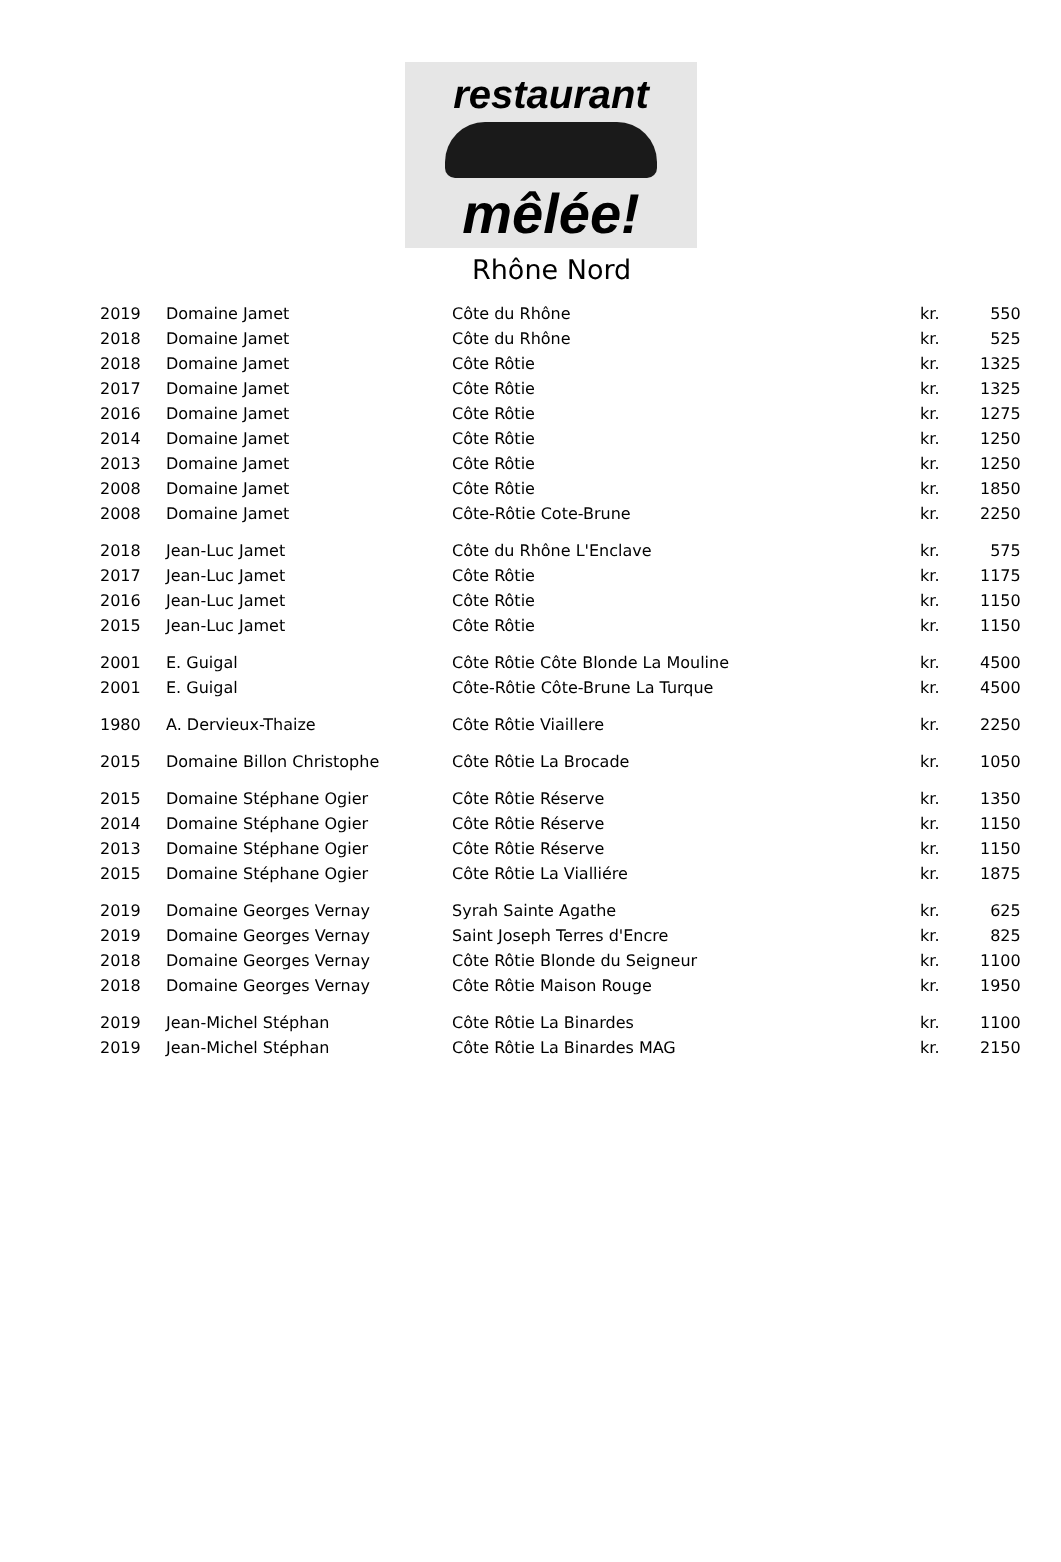restaurant
mêlée!
Rhône Nord
| 2019 | Domaine Jamet | Côte du Rhône | kr. | 550 |
| 2018 | Domaine Jamet | Côte du Rhône | kr. | 525 |
| 2018 | Domaine Jamet | Côte Rôtie | kr. | 1325 |
| 2017 | Domaine Jamet | Côte Rôtie | kr. | 1325 |
| 2016 | Domaine Jamet | Côte Rôtie | kr. | 1275 |
| 2014 | Domaine Jamet | Côte Rôtie | kr. | 1250 |
| 2013 | Domaine Jamet | Côte Rôtie | kr. | 1250 |
| 2008 | Domaine Jamet | Côte Rôtie | kr. | 1850 |
| 2008 | Domaine Jamet | Côte-Rôtie Cote-Brune | kr. | 2250 |
| 2018 | Jean-Luc Jamet | Côte du Rhône L'Enclave | kr. | 575 |
| 2017 | Jean-Luc Jamet | Côte Rôtie | kr. | 1175 |
| 2016 | Jean-Luc Jamet | Côte Rôtie | kr. | 1150 |
| 2015 | Jean-Luc Jamet | Côte Rôtie | kr. | 1150 |
| 2001 | E. Guigal | Côte Rôtie Côte Blonde La Mouline | kr. | 4500 |
| 2001 | E. Guigal | Côte-Rôtie Côte-Brune La Turque | kr. | 4500 |
| 1980 | A. Dervieux-Thaize | Côte Rôtie Viaillere | kr. | 2250 |
| 2015 | Domaine Billon Christophe | Côte Rôtie La Brocade | kr. | 1050 |
| 2015 | Domaine Stéphane Ogier | Côte Rôtie Réserve | kr. | 1350 |
| 2014 | Domaine Stéphane Ogier | Côte Rôtie Réserve | kr. | 1150 |
| 2013 | Domaine Stéphane Ogier | Côte Rôtie Réserve | kr. | 1150 |
| 2015 | Domaine Stéphane Ogier | Côte Rôtie La Vialliére | kr. | 1875 |
| 2019 | Domaine Georges Vernay | Syrah Sainte Agathe | kr. | 625 |
| 2019 | Domaine Georges Vernay | Saint Joseph Terres d'Encre | kr. | 825 |
| 2018 | Domaine Georges Vernay | Côte Rôtie Blonde du Seigneur | kr. | 1100 |
| 2018 | Domaine Georges Vernay | Côte Rôtie Maison Rouge | kr. | 1950 |
| 2019 | Jean-Michel Stéphan | Côte Rôtie La Binardes | kr. | 1100 |
| 2019 | Jean-Michel Stéphan | Côte Rôtie La Binardes MAG | kr. | 2150 |